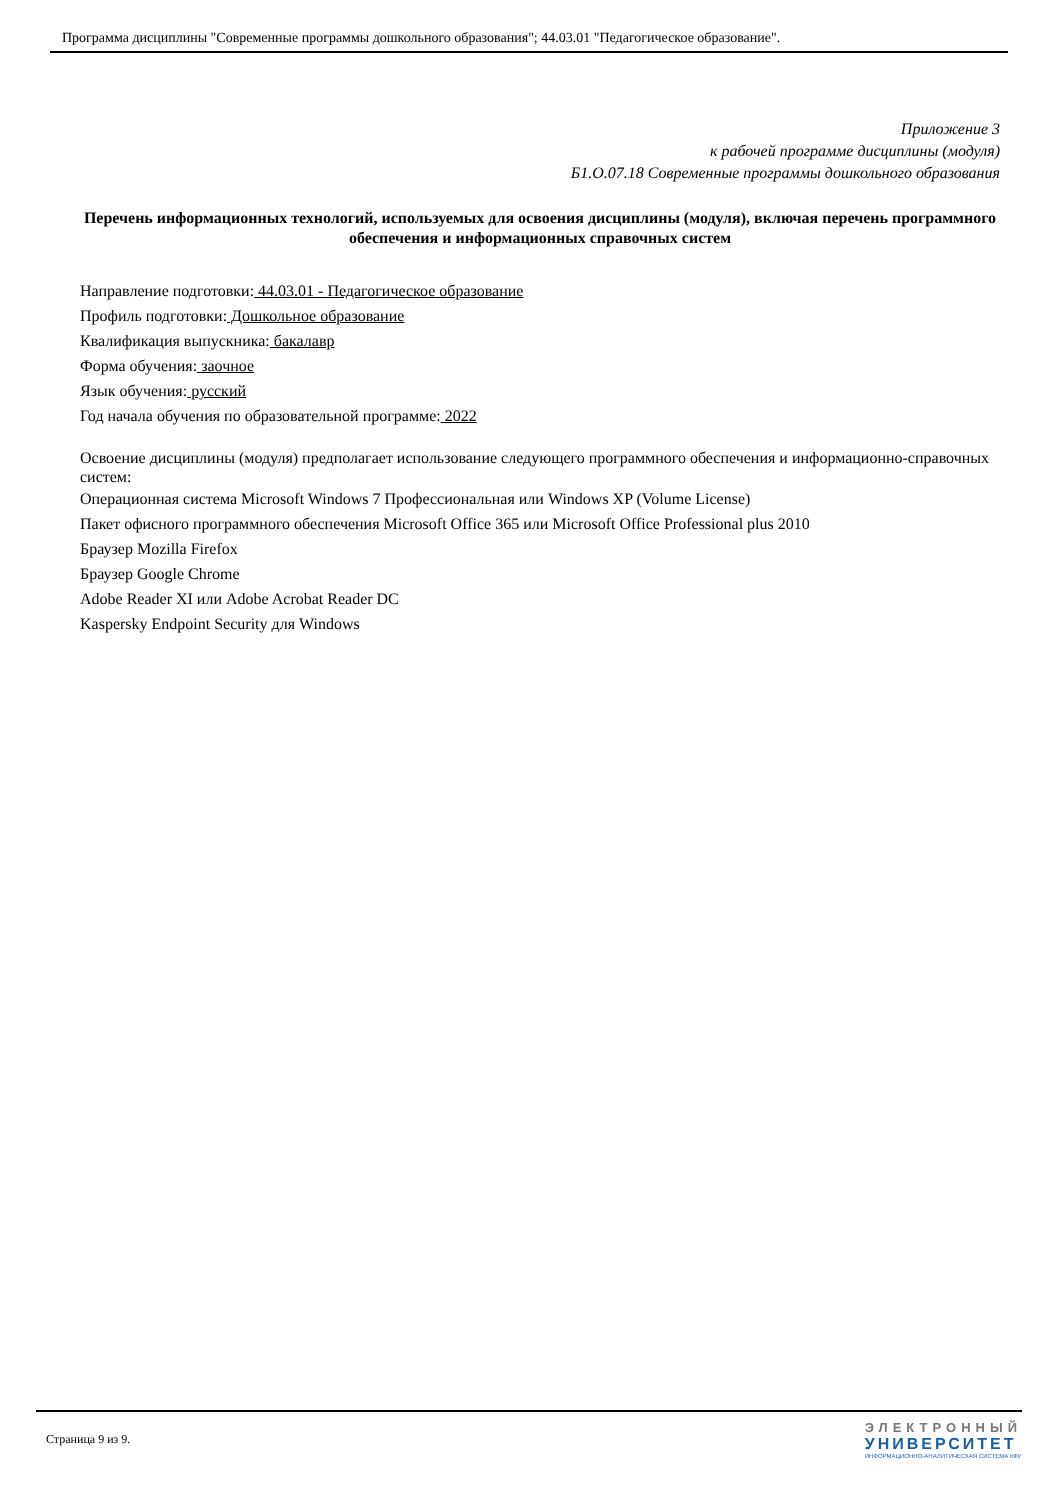Программа дисциплины "Современные программы дошкольного образования"; 44.03.01 "Педагогическое образование".
Приложение 3
к рабочей программе дисциплины (модуля)
Б1.О.07.18 Современные программы дошкольного образования
Перечень информационных технологий, используемых для освоения дисциплины (модуля), включая перечень программного обеспечения и информационных справочных систем
Направление подготовки: 44.03.01 - Педагогическое образование
Профиль подготовки: Дошкольное образование
Квалификация выпускника: бакалавр
Форма обучения: заочное
Язык обучения: русский
Год начала обучения по образовательной программе: 2022
Освоение дисциплины (модуля) предполагает использование следующего программного обеспечения и информационно-справочных систем:
Операционная система Microsoft Windows 7 Профессиональная или Windows XP (Volume License)
Пакет офисного программного обеспечения Microsoft Office 365 или Microsoft Office Professional plus 2010
Браузер Mozilla Firefox
Браузер Google Chrome
Adobe Reader XI или Adobe Acrobat Reader DC
Kaspersky Endpoint Security для Windows
Страница 9 из 9.
ЭЛЕКТРОННЫЙ
УНИВЕРСИТЕТ
ИНФОРМАЦИОННО-АНАЛИТИЧЕСКАЯ СИСТЕМА КФУ